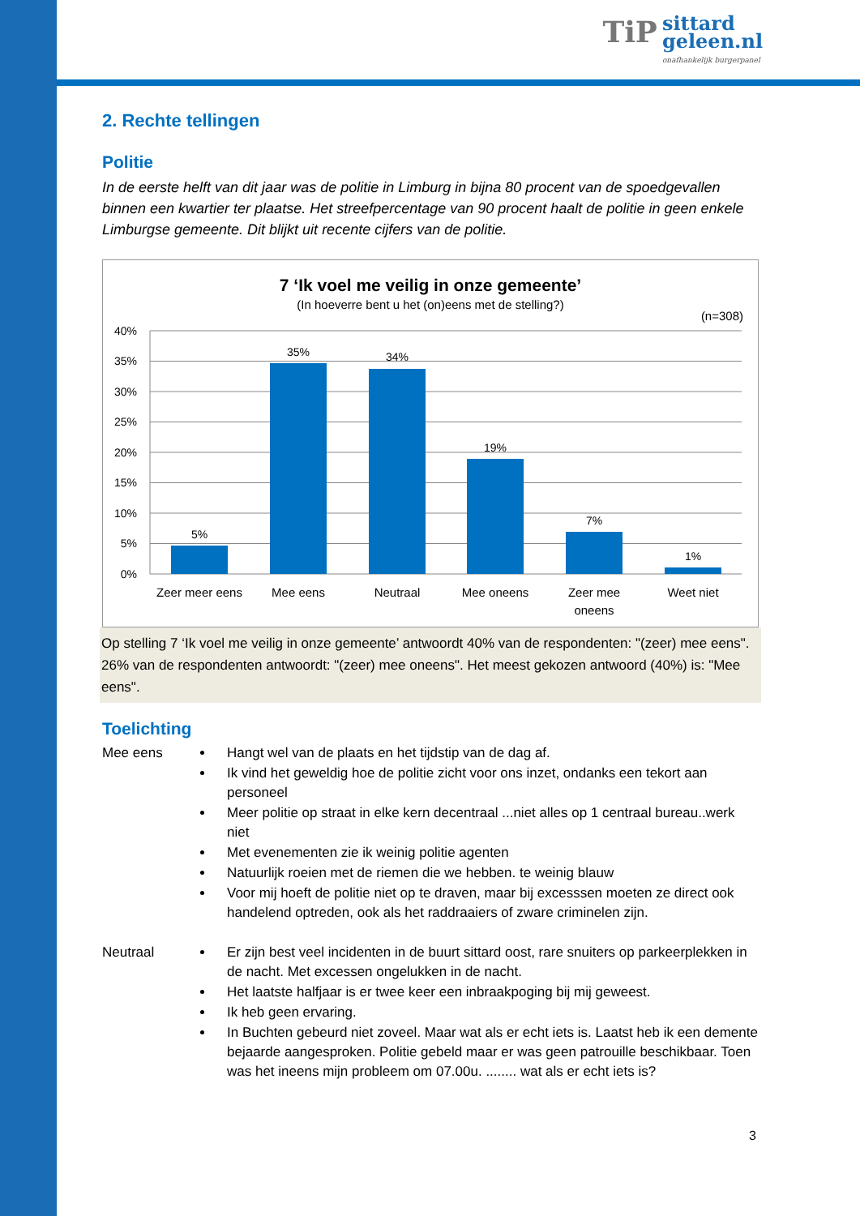TiP sittard
geleen.nl onafhankelijk burgerpanel
2. Rechte tellingen
Politie
In de eerste helft van dit jaar was de politie in Limburg in bijna 80 procent van de spoedgevallen binnen een kwartier ter plaatse. Het streefpercentage van 90 procent haalt de politie in geen enkele Limburgse gemeente. Dit blijkt uit recente cijfers van de politie.
7 ‘Ik voel me veilig in onze gemeente’
(In hoeverre bent u het (on)eens met de stelling?)
(n=308)
40%
35%
30%
25%
20%
15%
10%
5%
0%
5%
35%
34%
19%
7%
1%
Zeer meer eens
Mee eens
Neutraal
Mee oneens
Zeer mee
oneens
Weet niet
Op stelling 7 ‘Ik voel me veilig in onze gemeente’ antwoordt 40% van de respondenten: "(zeer) mee eens". 26% van de respondenten antwoordt: "(zeer) mee oneens". Het meest gekozen antwoord (40%) is: "Mee eens".
Toelichting
Mee eens Hangt wel van de plaats en het tijdstip van de dag af.
Ik vind het geweldig hoe de politie zicht voor ons inzet, ondanks een tekort aan personeel
Meer politie op straat in elke kern decentraal ...niet alles op 1 centraal bureau..werk niet
Met evenementen zie ik weinig politie agenten
Natuurlijk roeien met de riemen die we hebben. te weinig blauw
Voor mij hoeft de politie niet op te draven, maar bij excesssen moeten ze direct ook handelend optreden, ook als het raddraaiers of zware criminelen zijn.
Neutraal Er zijn best veel incidenten in de buurt sittard oost, rare snuiters op parkeerplekken in de nacht. Met excessen ongelukken in de nacht.
Het laatste halfjaar is er twee keer een inbraakpoging bij mij geweest.
Ik heb geen ervaring.
In Buchten gebeurd niet zoveel. Maar wat als er echt iets is. Laatst heb ik een demente bejaarde aangesproken. Politie gebeld maar er was geen patrouille beschikbaar. Toen was het ineens mijn probleem om 07.00u. ........ wat als er echt iets is?
3